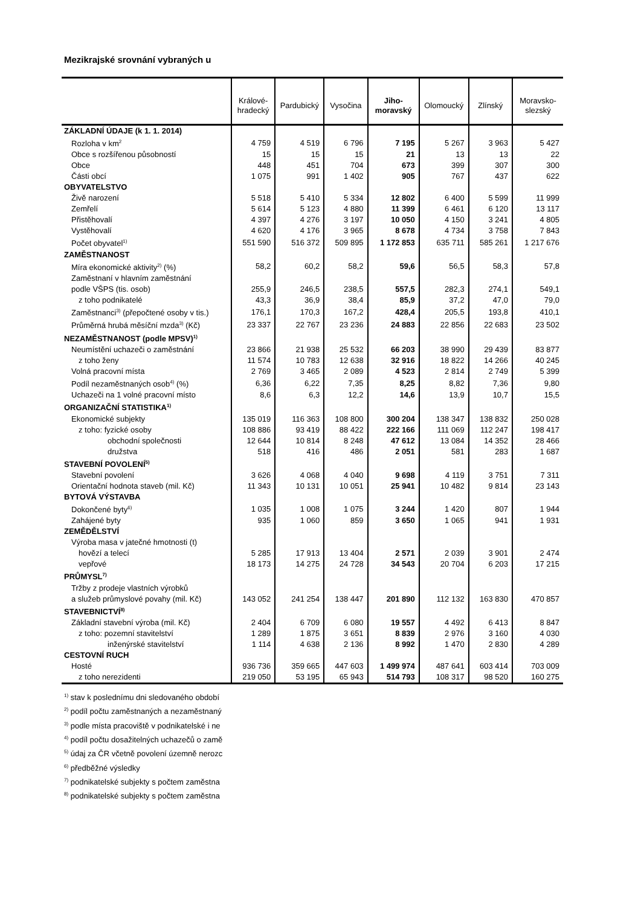Mezikrajské srovnání vybraných u
| | Králové- hradecký | Pardubický | Vysočina | Jiho- moravský | Olomoucký | Zlínský | Moravsko- slezský |
| --- | --- | --- | --- | --- | --- | --- | --- |
| ZÁKLADNÍ ÚDAJE (k 1. 1. 2014) | | | | | | | |
| Rozloha v km<sup>2</sup> | 4 759 | 4 519 | 6 796 | 7 195 | 5 267 | 3 963 | 5 427 |
| Obce s rozšířenou působností | 15 | 15 | 15 | 21 | 13 | 13 | 22 |
| Obce | 448 | 451 | 704 | 673 | 399 | 307 | 300 |
| Části obcí | 1 075 | 991 | 1 402 | 905 | 767 | 437 | 622 |
| OBYVATELSTVO | | | | | | | |
| Živě narození | 5 518 | 5 410 | 5 334 | 12 802 | 6 400 | 5 599 | 11 999 |
| Zemřelí | 5 614 | 5 123 | 4 880 | 11 399 | 6 461 | 6 120 | 13 117 |
| Přistěhovalí | 4 397 | 4 276 | 3 197 | 10 050 | 4 150 | 3 241 | 4 805 |
| Vystěhovalí | 4 620 | 4 176 | 3 965 | 8 678 | 4 734 | 3 758 | 7 843 |
| Počet obyvatel<sup>1)</sup> | 551 590 | 516 372 | 509 895 | 1 172 853 | 635 711 | 585 261 | 1 217 676 |
| ZAMĚSTNANOST | | | | | | | |
| Míra ekonomické aktivity<sup>2)</sup> (%) | 58,2 | 60,2 | 58,2 | 59,6 | 56,5 | 58,3 | 57,8 |
| Zaměstnaní v hlavním zaměstnání | | | | | | | |
| podle VŠPS (tis. osob) | 255,9 | 246,5 | 238,5 | 557,5 | 282,3 | 274,1 | 549,1 |
| z toho podnikatelé | 43,3 | 36,9 | 38,4 | 85,9 | 37,2 | 47,0 | 79,0 |
| Zaměstnanci<sup>3)</sup> (přepočtené osoby v tis.) | 176,1 | 170,3 | 167,2 | 428,4 | 205,5 | 193,8 | 410,1 |
| Průměrná hrubá měsíční mzda<sup>3)</sup> (Kč) | 23 337 | 22 767 | 23 236 | 24 883 | 22 856 | 22 683 | 23 502 |
| NEZAMĚSTNANOST (podle MPSV)<sup>1)</sup> | | | | | | | |
| Neumístění uchazeči o zaměstnání | 23 866 | 21 938 | 25 532 | 66 203 | 38 990 | 29 439 | 83 877 |
| z toho ženy | 11 574 | 10 783 | 12 638 | 32 916 | 18 822 | 14 266 | 40 245 |
| Volná pracovní místa | 2 769 | 3 465 | 2 089 | 4 523 | 2 814 | 2 749 | 5 399 |
| Podíl nezaměstnaných osob<sup>4)</sup> (%) | 6,36 | 6,22 | 7,35 | 8,25 | 8,82 | 7,36 | 9,80 |
| Uchazeči na 1 volné pracovní místo | 8,6 | 6,3 | 12,2 | 14,6 | 13,9 | 10,7 | 15,5 |
| ORGANIZAČNÍ STATISTIKA<sup>1)</sup> | | | | | | | |
| Ekonomické subjekty | 135 019 | 116 363 | 108 800 | 300 204 | 138 347 | 138 832 | 250 028 |
| z toho: fyzické osoby | 108 886 | 93 419 | 88 422 | 222 166 | 111 069 | 112 247 | 198 417 |
| obchodní společnosti | 12 644 | 10 814 | 8 248 | 47 612 | 13 084 | 14 352 | 28 466 |
| družstva | 518 | 416 | 486 | 2 051 | 581 | 283 | 1 687 |
| STAVEBNÍ POVOLENÍ<sup>5)</sup> | | | | | | | |
| Stavební povolení | 3 626 | 4 068 | 4 040 | 9 698 | 4 119 | 3 751 | 7 311 |
| Orientační hodnota staveb (mil. Kč) | 11 343 | 10 131 | 10 051 | 25 941 | 10 482 | 9 814 | 23 143 |
| BYTOVÁ VÝSTAVBA | | | | | | | |
| Dokončené byty<sup>6)</sup> | 1 035 | 1 008 | 1 075 | 3 244 | 1 420 | 807 | 1 944 |
| Zahájené byty | 935 | 1 060 | 859 | 3 650 | 1 065 | 941 | 1 931 |
| ZEMĚDĚLSTVÍ | | | | | | | |
| Výroba masa v jatečné hmotnosti (t) | | | | | | | |
| hovězí a telecí | 5 285 | 17 913 | 13 404 | 2 571 | 2 039 | 3 901 | 2 474 |
| vepřové | 18 173 | 14 275 | 24 728 | 34 543 | 20 704 | 6 203 | 17 215 |
| PRŮMYSL<sup>7)</sup> | | | | | | | |
| Tržby z prodeje vlastních výrobků | | | | | | | |
| a služeb průmyslové povahy (mil. Kč) | 143 052 | 241 254 | 138 447 | 201 890 | 112 132 | 163 830 | 470 857 |
| STAVEBNICTVÍ<sup>8)</sup> | | | | | | | |
| Základní stavební výroba (mil. Kč) | 2 404 | 6 709 | 6 080 | 19 557 | 4 492 | 6 413 | 8 847 |
| z toho: pozemní stavitelství | 1 289 | 1 875 | 3 651 | 8 839 | 2 976 | 3 160 | 4 030 |
| inženýrské stavitelství | 1 114 | 4 638 | 2 136 | 8 992 | 1 470 | 2 830 | 4 289 |
| CESTOVNÍ RUCH | | | | | | | |
| Hosté | 936 736 | 359 665 | 447 603 | 1 499 974 | 487 641 | 603 414 | 703 009 |
| z toho nerezidenti | 219 050 | 53 195 | 65 943 | 514 793 | 108 317 | 98 520 | 160 275 |
<sup>1)</sup> stav k poslednímu dni sledovaného období
<sup>2)</sup> podíl počtu zaměstnaných a nezaměstnaný
<sup>3)</sup> podle místa pracoviště v podnikatelské i ne
<sup>4)</sup> podíl počtu dosažitelných uchazečů o zamě
<sup>5)</sup> údaj za ČR včetně povolení územně nerozc
<sup>6)</sup> předběžné výsledky
<sup>7)</sup> podnikatelské subjekty s počtem zaměstna
<sup>8)</sup> podnikatelské subjekty s počtem zaměstna